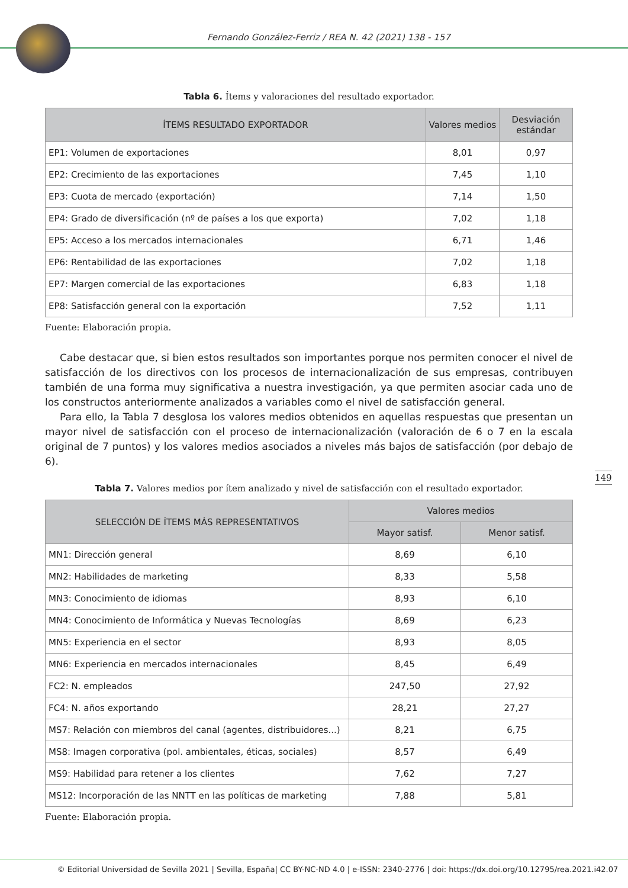Fernando González-Ferriz / REA N. 42 (2021) 138 - 157
Tabla 6. Ítems y valoraciones del resultado exportador.
| ÍTEMS RESULTADO EXPORTADOR | Valores medios | Desviación estándar |
| --- | --- | --- |
| EP1: Volumen de exportaciones | 8,01 | 0,97 |
| EP2: Crecimiento de las exportaciones | 7,45 | 1,10 |
| EP3: Cuota de mercado (exportación) | 7,14 | 1,50 |
| EP4: Grado de diversificación (nº de países a los que exporta) | 7,02 | 1,18 |
| EP5: Acceso a los mercados internacionales | 6,71 | 1,46 |
| EP6: Rentabilidad de las exportaciones | 7,02 | 1,18 |
| EP7: Margen comercial de las exportaciones | 6,83 | 1,18 |
| EP8: Satisfacción general con la exportación | 7,52 | 1,11 |
Fuente: Elaboración propia.
Cabe destacar que, si bien estos resultados son importantes porque nos permiten conocer el nivel de satisfacción de los directivos con los procesos de internacionalización de sus empresas, contribuyen también de una forma muy significativa a nuestra investigación, ya que permiten asociar cada uno de los constructos anteriormente analizados a variables como el nivel de satisfacción general.
Para ello, la Tabla 7 desglosa los valores medios obtenidos en aquellas respuestas que presentan un mayor nivel de satisfacción con el proceso de internacionalización (valoración de 6 o 7 en la escala original de 7 puntos) y los valores medios asociados a niveles más bajos de satisfacción (por debajo de 6).
Tabla 7. Valores medios por ítem analizado y nivel de satisfacción con el resultado exportador.
| SELECCIÓN DE ÍTEMS MÁS REPRESENTATIVOS | Valores medios | |
| --- | --- | --- |
| | Mayor satisf. | Menor satisf. |
| MN1: Dirección general | 8,69 | 6,10 |
| MN2: Habilidades de marketing | 8,33 | 5,58 |
| MN3: Conocimiento de idiomas | 8,93 | 6,10 |
| MN4: Conocimiento de Informática y Nuevas Tecnologías | 8,69 | 6,23 |
| MN5: Experiencia en el sector | 8,93 | 8,05 |
| MN6: Experiencia en mercados internacionales | 8,45 | 6,49 |
| FC2: N. empleados | 247,50 | 27,92 |
| FC4: N. años exportando | 28,21 | 27,27 |
| MS7: Relación con miembros del canal (agentes, distribuidores...) | 8,21 | 6,75 |
| MS8: Imagen corporativa (pol. ambientales, éticas, sociales) | 8,57 | 6,49 |
| MS9: Habilidad para retener a los clientes | 7,62 | 7,27 |
| MS12: Incorporación de las NNTT en las políticas de marketing | 7,88 | 5,81 |
Fuente: Elaboración propia.
149
© Editorial Universidad de Sevilla 2021 | Sevilla, España| CC BY-NC-ND 4.0 | e-ISSN: 2340-2776 | doi: https://dx.doi.org/10.12795/rea.2021.i42.07